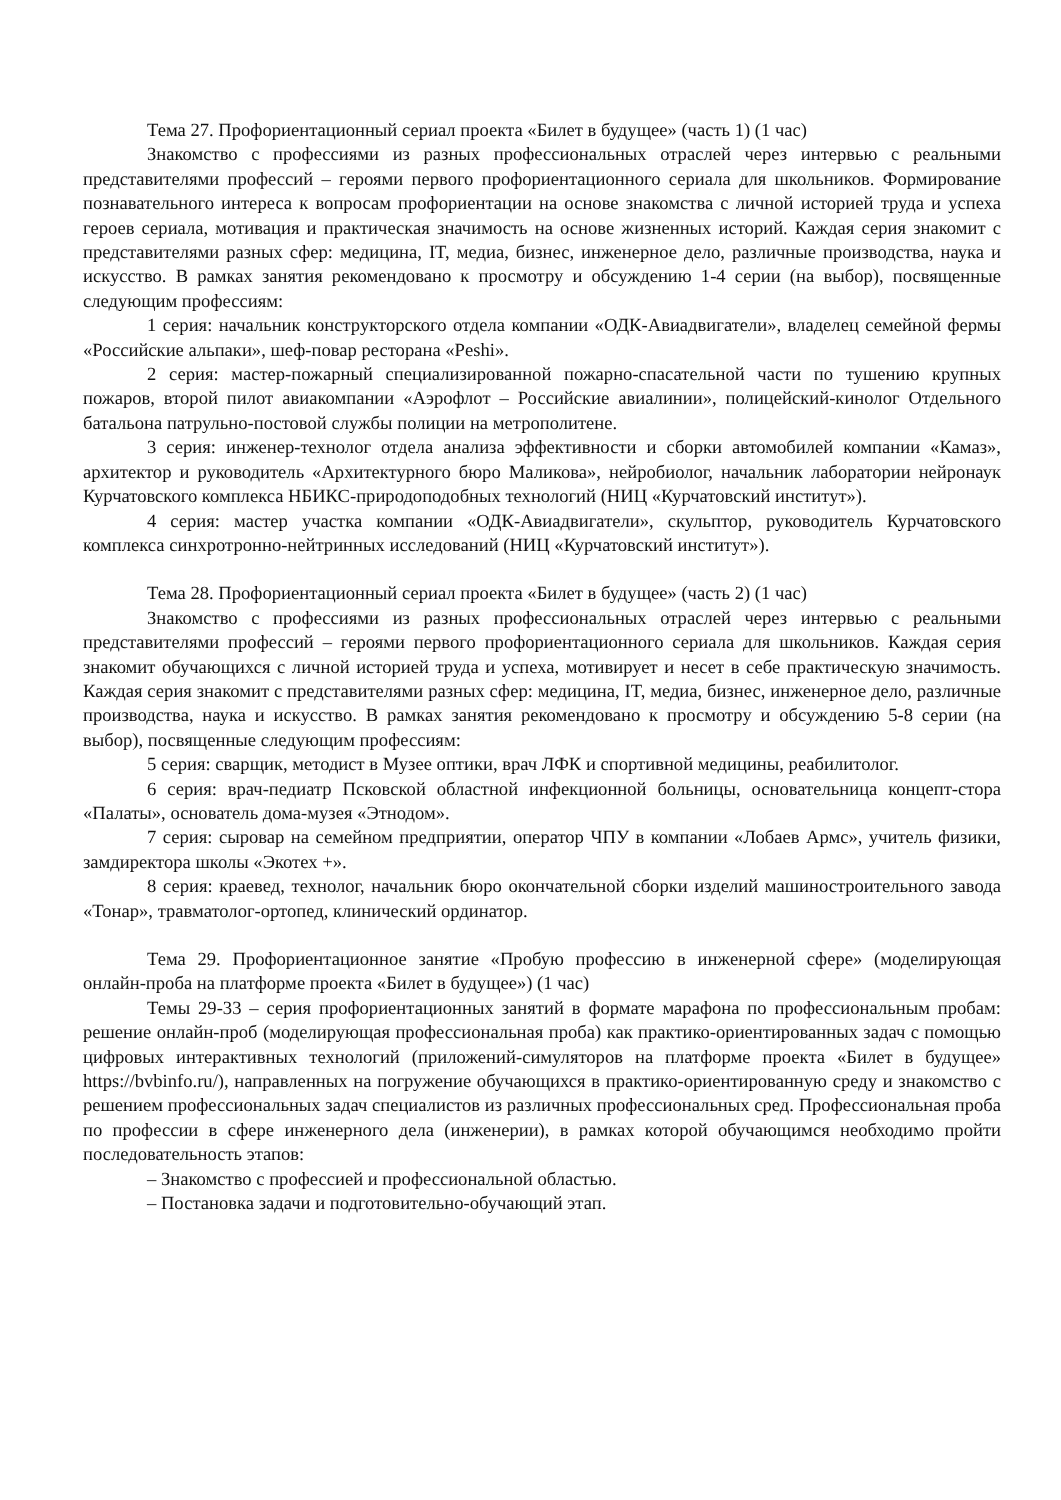Тема 27. Профориентационный сериал проекта «Билет в будущее» (часть 1) (1 час)
Знакомство с профессиями из разных профессиональных отраслей через интервью с реальными представителями профессий – героями первого профориентационного сериала для школьников. Формирование познавательного интереса к вопросам профориентации на основе знакомства с личной историей труда и успеха героев сериала, мотивация и практическая значимость на основе жизненных историй. Каждая серия знакомит с представителями разных сфер: медицина, IT, медиа, бизнес, инженерное дело, различные производства, наука и искусство. В рамках занятия рекомендовано к просмотру и обсуждению 1-4 серии (на выбор), посвященные следующим профессиям:
1 серия: начальник конструкторского отдела компании «ОДК-Авиадвигатели», владелец семейной фермы «Российские альпаки», шеф-повар ресторана «Peshi».
2 серия: мастер-пожарный специализированной пожарно-спасательной части по тушению крупных пожаров, второй пилот авиакомпании «Аэрофлот – Российские авиалинии», полицейский-кинолог Отдельного батальона патрульно-постовой службы полиции на метрополитене.
3 серия: инженер-технолог отдела анализа эффективности и сборки автомобилей компании «Камаз», архитектор и руководитель «Архитектурного бюро Маликова», нейробиолог, начальник лаборатории нейронаук Курчатовского комплекса НБИКС-природоподобных технологий (НИЦ «Курчатовский институт»).
4 серия: мастер участка компании «ОДК-Авиадвигатели», скульптор, руководитель Курчатовского комплекса синхротронно-нейтринных исследований (НИЦ «Курчатовский институт»).
Тема 28. Профориентационный сериал проекта «Билет в будущее» (часть 2) (1 час)
Знакомство с профессиями из разных профессиональных отраслей через интервью с реальными представителями профессий – героями первого профориентационного сериала для школьников. Каждая серия знакомит обучающихся с личной историей труда и успеха, мотивирует и несет в себе практическую значимость. Каждая серия знакомит с представителями разных сфер: медицина, IT, медиа, бизнес, инженерное дело, различные производства, наука и искусство. В рамках занятия рекомендовано к просмотру и обсуждению 5-8 серии (на выбор), посвященные следующим профессиям:
5 серия: сварщик, методист в Музее оптики, врач ЛФК и спортивной медицины, реабилитолог.
6 серия: врач-педиатр Псковской областной инфекционной больницы, основательница концепт-стора «Палаты», основатель дома-музея «Этнодом».
7 серия: сыровар на семейном предприятии, оператор ЧПУ в компании «Лобаев Армс», учитель физики, замдиректора школы «Экотех +».
8 серия: краевед, технолог, начальник бюро окончательной сборки изделий машиностроительного завода «Тонар», травматолог-ортопед, клинический ординатор.
Тема 29. Профориентационное занятие «Пробую профессию в инженерной сфере» (моделирующая онлайн-проба на платформе проекта «Билет в будущее») (1 час)
Темы 29-33 – серия профориентационных занятий в формате марафона по профессиональным пробам: решение онлайн-проб (моделирующая профессиональная проба) как практико-ориентированных задач с помощью цифровых интерактивных технологий (приложений-симуляторов на платформе проекта «Билет в будущее» https://bvbinfo.ru/), направленных на погружение обучающихся в практико-ориентированную среду и знакомство с решением профессиональных задач специалистов из различных профессиональных сред. Профессиональная проба по профессии в сфере инженерного дела (инженерии), в рамках которой обучающимся необходимо пройти последовательность этапов:
– Знакомство с профессией и профессиональной областью.
– Постановка задачи и подготовительно-обучающий этап.